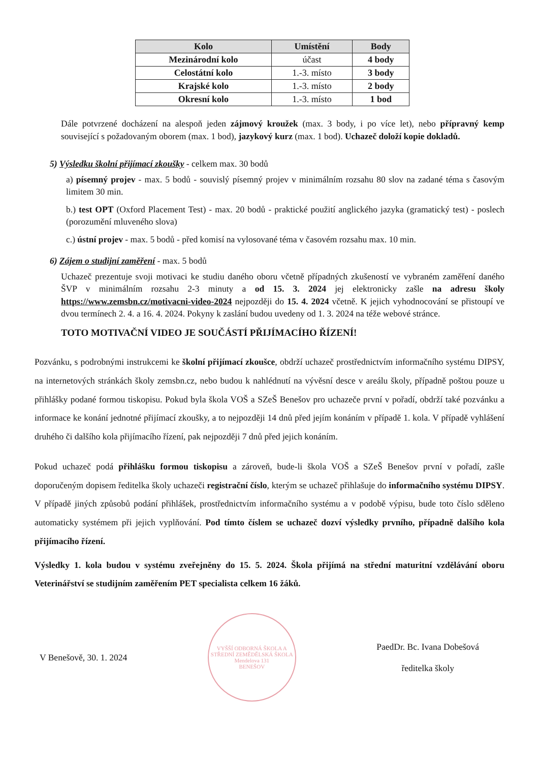| Kolo | Umístění | Body |
| --- | --- | --- |
| Mezinárodní kolo | účast | 4 body |
| Celostátní kolo | 1.-3. místo | 3 body |
| Krajské kolo | 1.-3. místo | 2 body |
| Okresní kolo | 1.-3. místo | 1 bod |
Dále potvrzené docházení na alespoň jeden zájmový kroužek (max. 3 body, i po více let), nebo přípravný kemp související s požadovaným oborem (max. 1 bod), jazykový kurz (max. 1 bod). Uchazeč doloží kopie dokladů.
5) Výsledku školní přijímací zkoušky - celkem max. 30 bodů
a) písemný projev - max. 5 bodů - souvislý písemný projev v minimálním rozsahu 80 slov na zadané téma s časovým limitem 30 min.
b.) test OPT (Oxford Placement Test) - max. 20 bodů - praktické použití anglického jazyka (gramatický test) - poslech (porozumění mluveného slova)
c.) ústní projev - max. 5 bodů - před komisí na vylosované téma v časovém rozsahu max. 10 min.
6) Zájem o studijní zaměření - max. 5 bodů
Uchazeč prezentuje svoji motivaci ke studiu daného oboru včetně případných zkušeností ve vybraném zaměření daného ŠVP v minimálním rozsahu 2-3 minuty a od 15. 3. 2024 jej elektronicky zašle na adresu školy https://www.zemsbn.cz/motivacni-video-2024 nejpozději do 15. 4. 2024 včetně. K jejich vyhodnocování se přistoupí ve dvou termínech 2. 4. a 16. 4. 2024. Pokyny k zaslání budou uvedeny od 1. 3. 2024 na téže webové stránce.
TOTO MOTIVAČNÍ VIDEO JE SOUČÁSTÍ PŘIJÍMACÍHO ŘÍZENÍ!
Pozvánku, s podrobnými instrukcemi ke školní přijímací zkoušce, obdrží uchazeč prostřednictvím informačního systému DIPSY, na internetových stránkách školy zemsbn.cz, nebo budou k nahlédnutí na vývěsní desce v areálu školy, případně poštou pouze u přihlášky podané formou tiskopisu. Pokud byla škola VOŠ a SZeŠ Benešov pro uchazeče první v pořadí, obdrží také pozvánku a informace ke konání jednotné přijímací zkoušky, a to nejpozději 14 dnů před jejím konáním v případě 1. kola. V případě vyhlášení druhého či dalšího kola přijímacího řízení, pak nejpozději 7 dnů před jejich konáním.
Pokud uchazeč podá přihlášku formou tiskopisu a zároveň, bude-li škola VOŠ a SZeŠ Benešov první v pořadí, zašle doporučeným dopisem ředitelka školy uchazeči registrační číslo, kterým se uchazeč přihlašuje do informačního systému DIPSY. V případě jiných způsobů podání přihlášek, prostřednictvím informačního systému a v podobě výpisu, bude toto číslo sděleno automaticky systémem při jejich vyplňování. Pod tímto číslem se uchazeč dozví výsledky prvního, případně dalšího kola přijímacího řízení.
Výsledky 1. kola budou v systému zveřejněny do 15. 5. 2024. Škola přijímá na střední maturitní vzdělávání oboru Veterinářství se studijním zaměřením PET specialista celkem 16 žáků.
V Benešově, 30. 1. 2024
VYŠŠÍ ODBORNÁ ŠKOLA A STŘEDNÍ ZEMĚDĚLSKÁ ŠKOLA
Mendelova 131
BENEŠOV
PaedDr. Bc. Ivana Dobešová
ředitelka školy